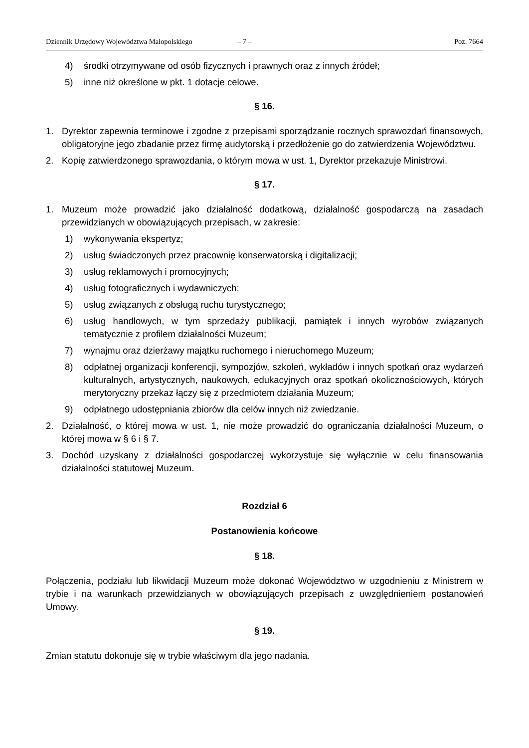Dziennik Urzędowy Województwa Małopolskiego – 7 – Poz. 7664
4) środki otrzymywane od osób fizycznych i prawnych oraz z innych źródeł;
5) inne niż określone w pkt. 1 dotacje celowe.
§ 16.
1. Dyrektor zapewnia terminowe i zgodne z przepisami sporządzanie rocznych sprawozdań finansowych, obligatoryjne jego zbadanie przez firmę audytorską i przedłożenie go do zatwierdzenia Województwu.
2. Kopię zatwierdzonego sprawozdania, o którym mowa w ust. 1, Dyrektor przekazuje Ministrowi.
§ 17.
1. Muzeum może prowadzić jako działalność dodatkową, działalność gospodarczą na zasadach przewidzianych w obowiązujących przepisach, w zakresie:
1) wykonywania ekspertyz;
2) usług świadczonych przez pracownię konserwatorską i digitalizacji;
3) usług reklamowych i promocyjnych;
4) usług fotograficznych i wydawniczych;
5) usług związanych z obsługą ruchu turystycznego;
6) usług handlowych, w tym sprzedaży publikacji, pamiątek i innych wyrobów związanych tematycznie z profilem działalności Muzeum;
7) wynajmu oraz dzierżawy majątku ruchomego i nieruchomego Muzeum;
8) odpłatnej organizacji konferencji, sympozjów, szkoleń, wykładów i innych spotkań oraz wydarzeń kulturalnych, artystycznych, naukowych, edukacyjnych oraz spotkań okolicznościowych, których merytoryczny przekaz łączy się z przedmiotem działania Muzeum;
9) odpłatnego udostępniania zbiorów dla celów innych niż zwiedzanie.
2. Działalność, o której mowa w ust. 1, nie może prowadzić do ograniczania działalności Muzeum, o której mowa w § 6 i § 7.
3. Dochód uzyskany z działalności gospodarczej wykorzystuje się wyłącznie w celu finansowania działalności statutowej Muzeum.
Rozdział 6
Postanowienia końcowe
§ 18.
Połączenia, podziału lub likwidacji Muzeum może dokonać Województwo w uzgodnieniu z Ministrem w trybie i na warunkach przewidzianych w obowiązujących przepisach z uwzględnieniem postanowień Umowy.
§ 19.
Zmian statutu dokonuje się w trybie właściwym dla jego nadania.